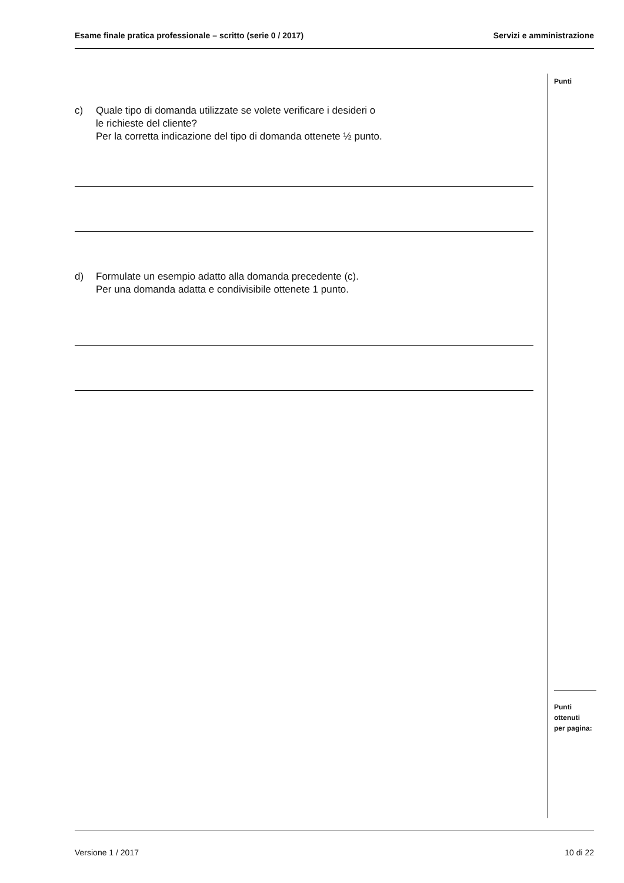Esame finale pratica professionale – scritto (serie 0 / 2017) Servizi e amministrazione
c) Quale tipo di domanda utilizzate se volete verificare i desideri o
le richieste del cliente?
Per la corretta indicazione del tipo di domanda ottenete ½ punto.
d) Formulate un esempio adatto alla domanda precedente (c).
Per una domanda adatta e condivisibile ottenete 1 punto.
Punti
Punti
ottenuti
per pagina:
Versione 1 / 2017 10 di 22